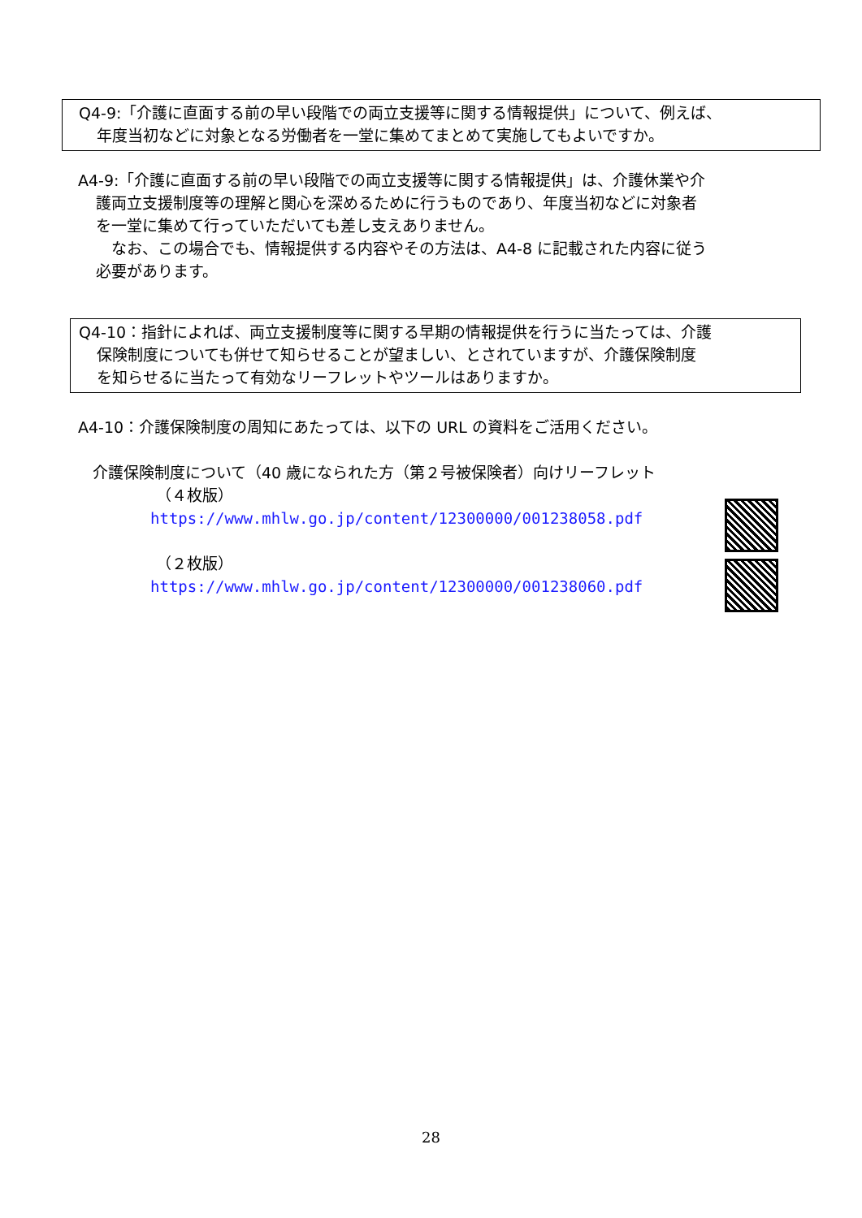Q4-9:「介護に直面する前の早い段階での両立支援等に関する情報提供」について、例えば、
年度当初などに対象となる労働者を一堂に集めてまとめて実施してもよいですか。
A4-9:「介護に直面する前の早い段階での両立支援等に関する情報提供」は、介護休業や介
護両立支援制度等の理解と関心を深めるために行うものであり、年度当初などに対象者
を一堂に集めて行っていただいても差し支えありません。
　なお、この場合でも、情報提供する内容やその方法は、A4-8 に記載された内容に従う
必要があります。
Q4-10：指針によれば、両立支援制度等に関する早期の情報提供を行うに当たっては、介護
保険制度についても併せて知らせることが望ましい、とされていますが、介護保険制度
を知らせるに当たって有効なリーフレットやツールはありますか。
A4-10：介護保険制度の周知にあたっては、以下の URL の資料をご活用ください。
介護保険制度について（40 歳になられた方（第２号被保険者）向けリーフレット
（４枚版）
https://www.mhlw.go.jp/content/12300000/001238058.pdf
（２枚版）
https://www.mhlw.go.jp/content/12300000/001238060.pdf
28